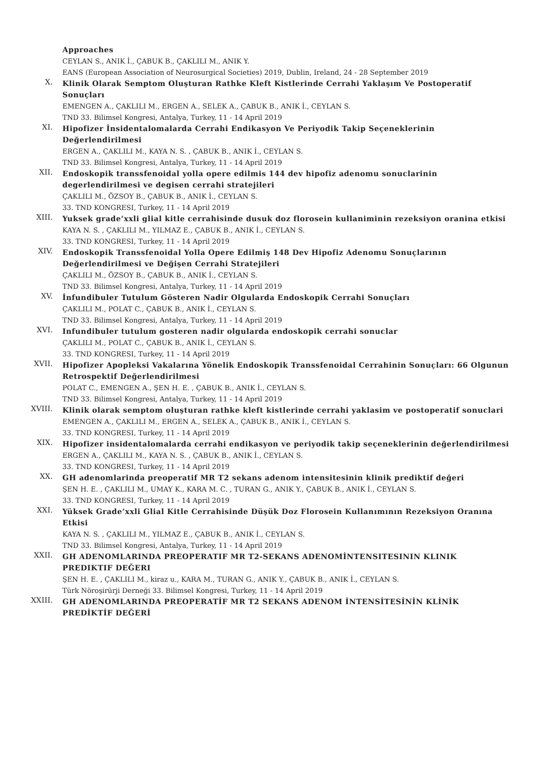Approaches
CEYLAN S., ANIK İ., ÇABUK B., ÇAKLILI M., ANIK Y.
EANS (European Association of Neurosurgical Societies) 2019, Dublin, Ireland, 24 - 28 September 2019
X.
Klinik Olarak Semptom Oluşturan Rathke Kleft Kistlerinde Cerrahi Yaklaşım Ve Postoperatif Sonuçları
EMENGEN A., ÇAKLILI M., ERGEN A., SELEK A., ÇABUK B., ANIK İ., CEYLAN S.
TND 33. Bilimsel Kongresi, Antalya, Turkey, 11 - 14 April 2019
XI.
Hipofizer İnsidentalomalarda Cerrahi Endikasyon Ve Periyodik Takip Seçeneklerinin Değerlendirilmesi
ERGEN A., ÇAKLILI M., KAYA N. S. , ÇABUK B., ANIK İ., CEYLAN S.
TND 33. Bilimsel Kongresi, Antalya, Turkey, 11 - 14 April 2019
XII.
Endoskopik transsfenoidal yolla opere edilmis 144 dev hipofiz adenomu sonuclarinin degerlendirilmesi ve degisen cerrahi stratejileri
ÇAKLILI M., ÖZSOY B., ÇABUK B., ANIK İ., CEYLAN S.
33. TND KONGRESI, Turkey, 11 - 14 April 2019
XIII.
Yuksek grade’xxli glial kitle cerrahisinde dusuk doz florosein kullaniminin rezeksiyon oranina etkisi
KAYA N. S. , ÇAKLILI M., YILMAZ E., ÇABUK B., ANIK İ., CEYLAN S.
33. TND KONGRESI, Turkey, 11 - 14 April 2019
XIV.
Endoskopik Transsfenoidal Yolla Opere Edilmiş 148 Dev Hipofiz Adenomu Sonuçlarının Değerlendirilmesi ve Değişen Cerrahi Stratejileri
ÇAKLILI M., ÖZSOY B., ÇABUK B., ANIK İ., CEYLAN S.
TND 33. Bilimsel Kongresi, Antalya, Turkey, 11 - 14 April 2019
XV.
İnfundibuler Tutulum Gösteren Nadir Olgularda Endoskopik Cerrahi Sonuçları
ÇAKLILI M., POLAT C., ÇABUK B., ANIK İ., CEYLAN S.
TND 33. Bilimsel Kongresi, Antalya, Turkey, 11 - 14 April 2019
XVI.
Infundibuler tutulum gosteren nadir olgularda endoskopik cerrahi sonuclar
ÇAKLILI M., POLAT C., ÇABUK B., ANIK İ., CEYLAN S.
33. TND KONGRESI, Turkey, 11 - 14 April 2019
XVII.
Hipofizer Apopleksi Vakalarına Yönelik Endoskopik Transsfenoidal Cerrahinin Sonuçları: 66 Olgunun Retrospektif Değerlendirilmesi
POLAT C., EMENGEN A., ŞEN H. E. , ÇABUK B., ANIK İ., CEYLAN S.
TND 33. Bilimsel Kongresi, Antalya, Turkey, 11 - 14 April 2019
XVIII.
Klinik olarak semptom oluşturan rathke kleft kistlerinde cerrahi yaklasim ve postoperatif sonuclari
EMENGEN A., ÇAKLILI M., ERGEN A., SELEK A., ÇABUK B., ANIK İ., CEYLAN S.
33. TND KONGRESI, Turkey, 11 - 14 April 2019
XIX.
Hipofizer insidentalomalarda cerrahi endikasyon ve periyodik takip seçeneklerinin değerlendirilmesi
ERGEN A., ÇAKLILI M., KAYA N. S. , ÇABUK B., ANIK İ., CEYLAN S.
33. TND KONGRESI, Turkey, 11 - 14 April 2019
XX.
GH adenomlarinda preoperatif MR T2 sekans adenom intensitesinin klinik prediktif değeri
ŞEN H. E. , ÇAKLILI M., UMAY K., KARA M. C. , TURAN G., ANIK Y., ÇABUK B., ANIK İ., CEYLAN S.
33. TND KONGRESI, Turkey, 11 - 14 April 2019
XXI.
Yüksek Grade’xxli Glial Kitle Cerrahisinde Düşük Doz Florosein Kullanımının Rezeksiyon Oranına Etkisi
KAYA N. S. , ÇAKLILI M., YILMAZ E., ÇABUK B., ANIK İ., CEYLAN S.
TND 33. Bilimsel Kongresi, Antalya, Turkey, 11 - 14 April 2019
XXII.
GH ADENOMLARINDA PREOPERATIF MR T2-SEKANS ADENOMİNTENSITESININ KLINIK PREDIKTIF DEĞERI
ŞEN H. E. , ÇAKLILI M., kiraz u., KARA M., TURAN G., ANIK Y., ÇABUK B., ANIK İ., CEYLAN S.
Türk Nöroşirürji Derneği 33. Bilimsel Kongresi, Turkey, 11 - 14 April 2019
XXIII.
GH ADENOMLARINDA PREOPERATİF MR T2 SEKANS ADENOM İNTENSİTESİNİN KLİNİK PREDİKTİF DEĞERİ